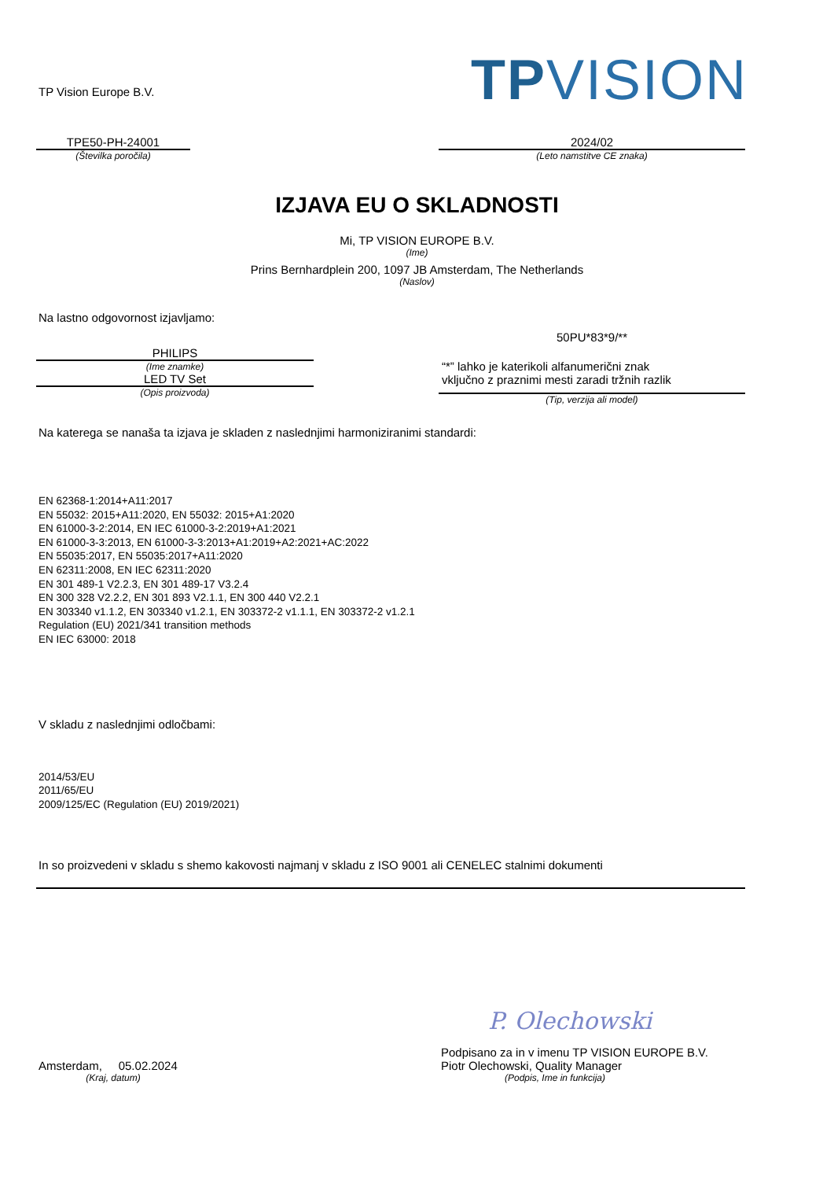TP Vision Europe B.V.
TPVISION
TPE50-PH-24001
(Številka poročila)
2024/02
(Leto namstitve CE znaka)
IZJAVA EU O SKLADNOSTI
Mi, TP VISION EUROPE B.V.
(Ime)
Prins Bernhardplein 200, 1097 JB Amsterdam, The Netherlands
(Naslov)
Na lastno odgovornost izjavljamo:
PHILIPS
(Ime znamke)
LED TV Set
(Opis proizvoda)
50PU*83*9/**
“*” lahko je katerikoli alfanumerični znak
vključno z praznimi mesti zaradi tržnih razlik
(Tip, verzija ali model)
Na katerega se nanaša ta izjava je skladen z naslednjimi harmoniziranimi standardi:
EN 62368-1:2014+A11:2017
EN 55032: 2015+A11:2020, EN 55032: 2015+A1:2020
EN 61000-3-2:2014, EN IEC 61000-3-2:2019+A1:2021
EN 61000-3-3:2013, EN 61000-3-3:2013+A1:2019+A2:2021+AC:2022
EN 55035:2017, EN 55035:2017+A11:2020
EN 62311:2008, EN IEC 62311:2020
EN 301 489-1 V2.2.3, EN 301 489-17 V3.2.4
EN 300 328 V2.2.2, EN 301 893 V2.1.1, EN 300 440 V2.2.1
EN 303340 v1.1.2, EN 303340 v1.2.1, EN 303372-2 v1.1.1, EN 303372-2 v1.2.1
Regulation (EU) 2021/341 transition methods
EN IEC 63000: 2018
V skladu z naslednjimi odločbami:
2014/53/EU
2011/65/EU
2009/125/EC (Regulation (EU) 2019/2021)
In so proizvedeni v skladu s shemo kakovosti najmanj v skladu z ISO 9001 ali CENELEC stalnimi dokumenti
Amsterdam, 05.02.2024
(Kraj, datum)
P. Olechowski
Podpisano za in v imenu TP VISION EUROPE B.V.
Piotr Olechowski, Quality Manager
(Podpis, Ime in funkcija)